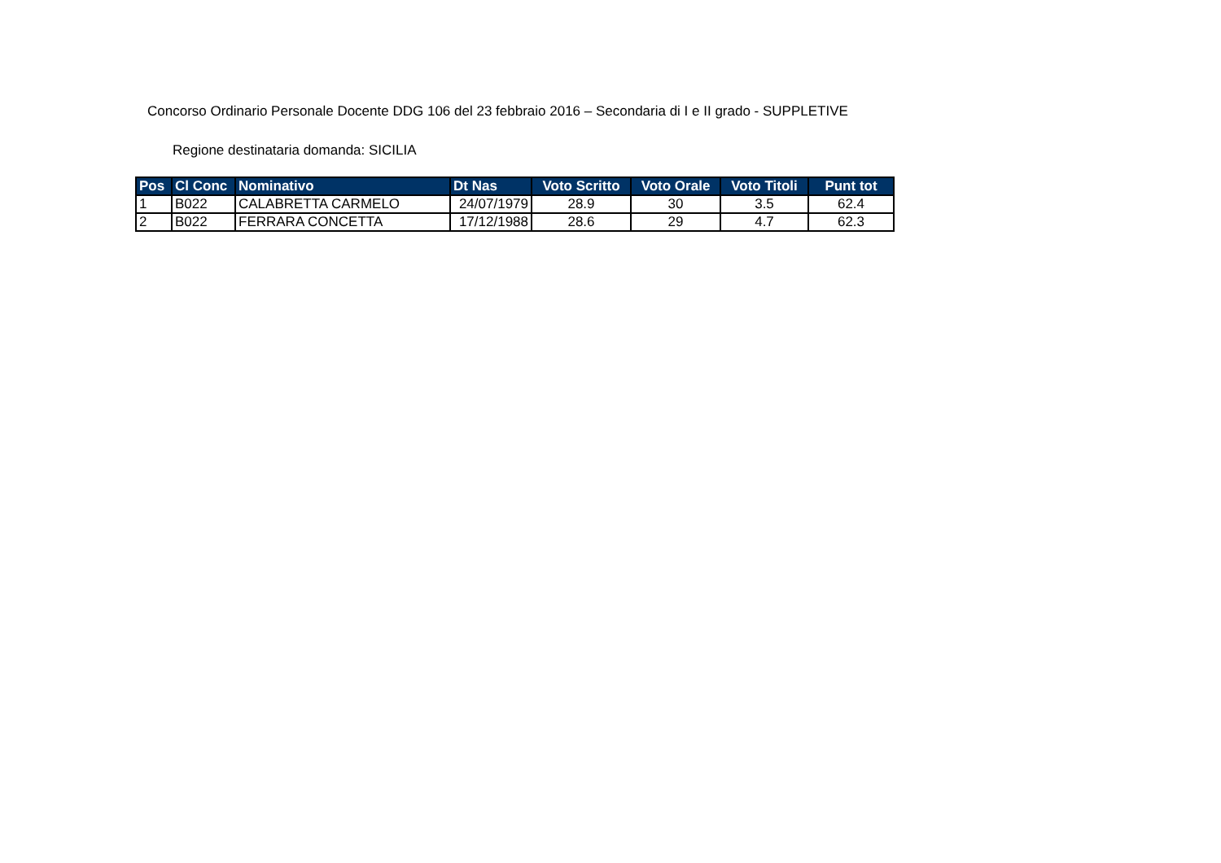Concorso Ordinario Personale Docente DDG 106 del 23 febbraio 2016 – Secondaria di I e II grado - SUPPLETIVE
Regione destinataria domanda: SICILIA
| Pos | Cl Conc | Nominativo | Dt Nas | Voto Scritto | Voto Orale | Voto Titoli | Punt tot |
| --- | --- | --- | --- | --- | --- | --- | --- |
| 1 | B022 | CALABRETTA CARMELO | 24/07/1979 | 28.9 | 30 | 3.5 | 62.4 |
| 2 | B022 | FERRARA CONCETTA | 17/12/1988 | 28.6 | 29 | 4.7 | 62.3 |